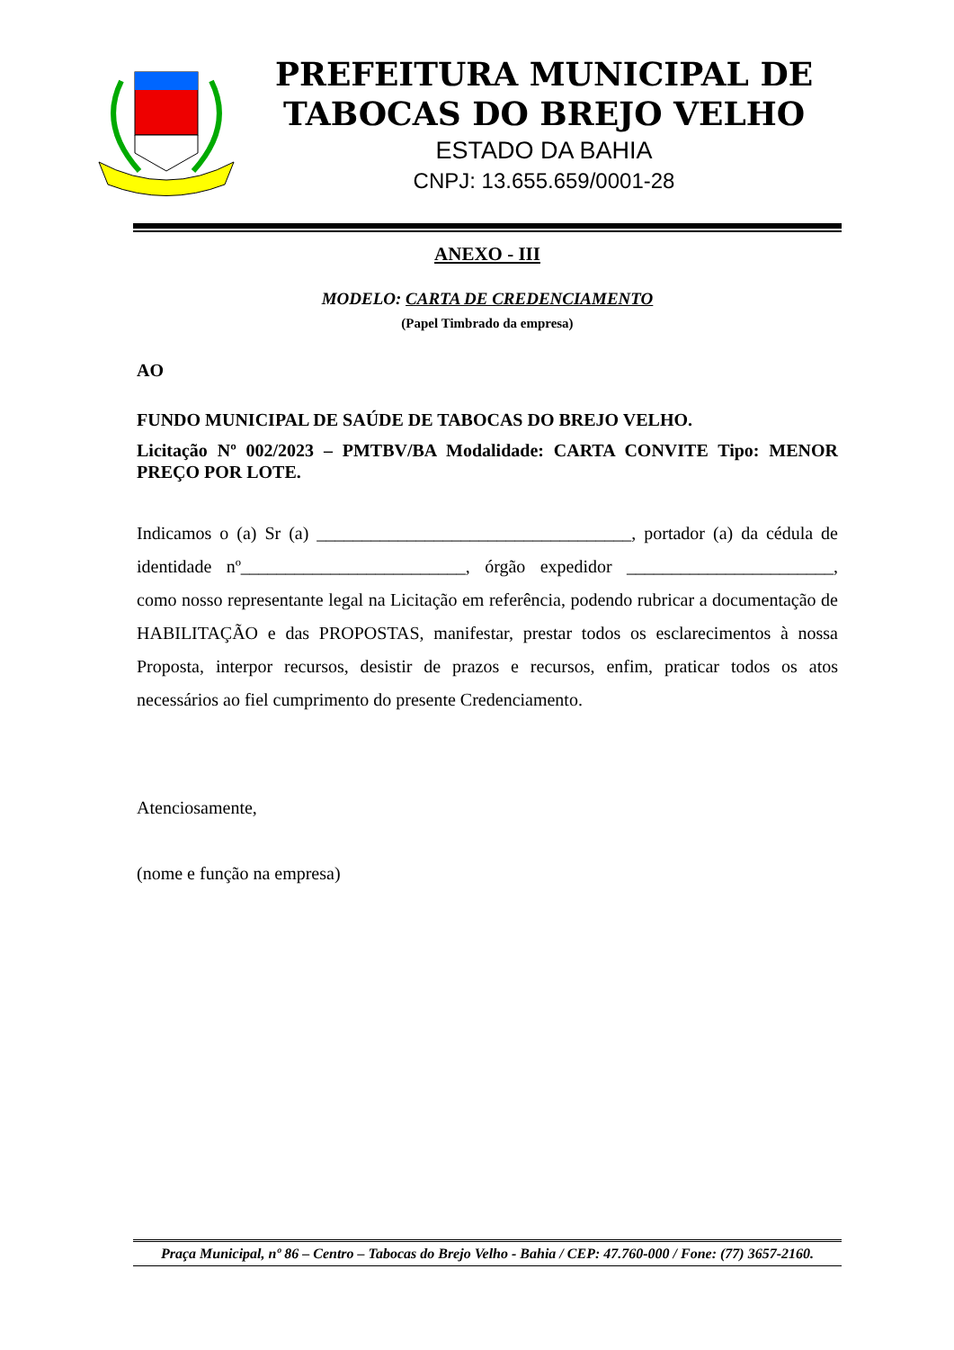PREFEITURA MUNICIPAL DE
TABOCAS DO BREJO VELHO
ESTADO DA BAHIA
CNPJ: 13.655.659/0001-28
ANEXO - III
MODELO: CARTA DE CREDENCIAMENTO
(Papel Timbrado da empresa)
AO
FUNDO MUNICIPAL DE SAÚDE DE TABOCAS DO BREJO VELHO.
Licitação Nº 002/2023 – PMTBV/BA Modalidade: CARTA CONVITE Tipo: MENOR PREÇO POR LOTE.
Indicamos o (a) Sr (a) ___________________________________, portador (a) da cédula de identidade nº_________________________, órgão expedidor _______________________, como nosso representante legal na Licitação em referência, podendo rubricar a documentação de HABILITAÇÃO e das PROPOSTAS, manifestar, prestar todos os esclarecimentos à nossa Proposta, interpor recursos, desistir de prazos e recursos, enfim, praticar todos os atos necessários ao fiel cumprimento do presente Credenciamento.
Atenciosamente,
(nome e função na empresa)
Praça Municipal, nº 86 – Centro – Tabocas do Brejo Velho - Bahia / CEP: 47.760-000 / Fone: (77) 3657-2160.